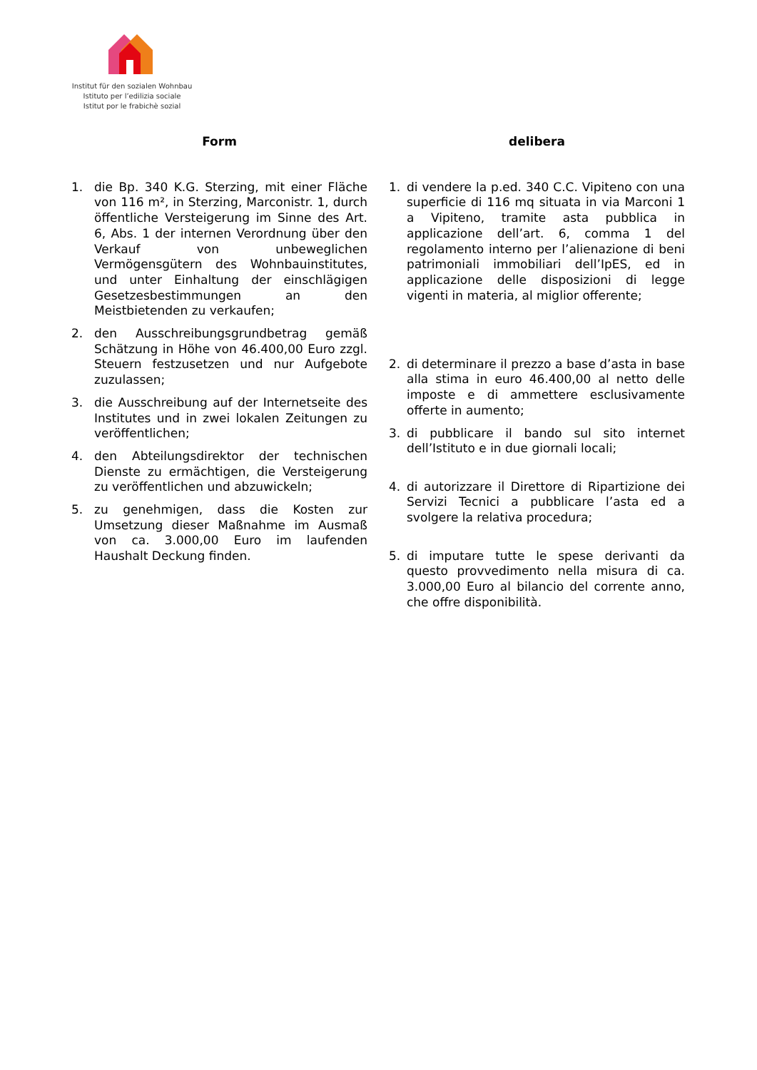Institut für den sozialen Wohnbau
Istituto per l’edilizia sociale
Istitut por le frabichè sozial
Form
1. die Bp. 340 K.G. Sterzing, mit einer Fläche von 116 m², in Sterzing, Marconistr. 1, durch öffentliche Versteigerung im Sinne des Art. 6, Abs. 1 der internen Verordnung über den Verkauf von unbeweglichen Vermögensgütern des Wohnbauinstitutes, und unter Einhaltung der einschlägigen Gesetzesbestimmungen an den Meistbietenden zu verkaufen;
2. den Ausschreibungsgrundbetrag gemäß Schätzung in Höhe von 46.400,00 Euro zzgl. Steuern festzusetzen und nur Aufgebote zuzulassen;
3. die Ausschreibung auf der Internetseite des Institutes und in zwei lokalen Zeitungen zu veröffentlichen;
4. den Abteilungsdirektor der technischen Dienste zu ermächtigen, die Versteigerung zu veröffentlichen und abzuwickeln;
5. zu genehmigen, dass die Kosten zur Umsetzung dieser Maßnahme im Ausmaß von ca. 3.000,00 Euro im laufenden Haushalt Deckung finden.
delibera
1. di vendere la p.ed. 340 C.C. Vipiteno con una superficie di 116 mq situata in via Marconi 1 a Vipiteno, tramite asta pubblica in applicazione dell’art. 6, comma 1 del regolamento interno per l’alienazione di beni patrimoniali immobiliari dell’IpES, ed in applicazione delle disposizioni di legge vigenti in materia, al miglior offerente;
2. di determinare il prezzo a base d’asta in base alla stima in euro 46.400,00 al netto delle imposte e di ammettere esclusivamente offerte in aumento;
3. di pubblicare il bando sul sito internet dell’Istituto e in due giornali locali;
4. di autorizzare il Direttore di Ripartizione dei Servizi Tecnici a pubblicare l’asta ed a svolgere la relativa procedura;
5. di imputare tutte le spese derivanti da questo provvedimento nella misura di ca. 3.000,00 Euro al bilancio del corrente anno, che offre disponibilità.